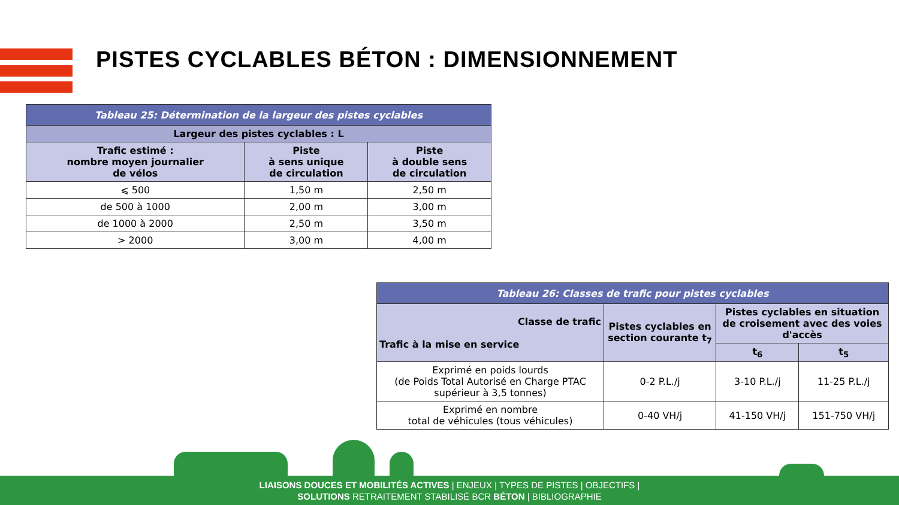PISTES CYCLABLES BÉTON : DIMENSIONNEMENT
| Tableau 25: Détermination de la largeur des pistes cyclables | | |
| --- | --- | --- |
| Largeur des pistes cyclables : L | | |
| Trafic estimé : nombre moyen journalier de vélos | Piste à sens unique de circulation | Piste à double sens de circulation |
| ⩽ 500 | 1,50 m | 2,50 m |
| de 500 à 1000 | 2,00 m | 3,00 m |
| de 1000 à 2000 | 2,50 m | 3,50 m |
| > 2000 | 3,00 m | 4,00 m |
| Tableau 26: Classes de trafic pour pistes cyclables | | | |
| --- | --- | --- | --- |
| Classe de trafic Trafic à la mise en service | Pistes cyclables en section courante t<sub>7</sub> | Pistes cyclables en situation de croisement avec des voies d'accès | |
| | | t<sub>6</sub> | t<sub>5</sub> |
| Exprimé en poids lourds (de Poids Total Autorisé en Charge PTAC supérieur à 3,5 tonnes) | 0-2 P.L./j | 3-10 P.L./j | 11-25 P.L./j |
| Exprimé en nombre total de véhicules (tous véhicules) | 0-40 VH/j | 41-150 VH/j | 151-750 VH/j |
LIAISONS DOUCES ET MOBILITÉS ACTIVES | ENJEUX | TYPES DE PISTES | OBJECTIFS |
SOLUTIONS RETRAITEMENT STABILISÉ BCR BÉTON | BIBLIOGRAPHIE